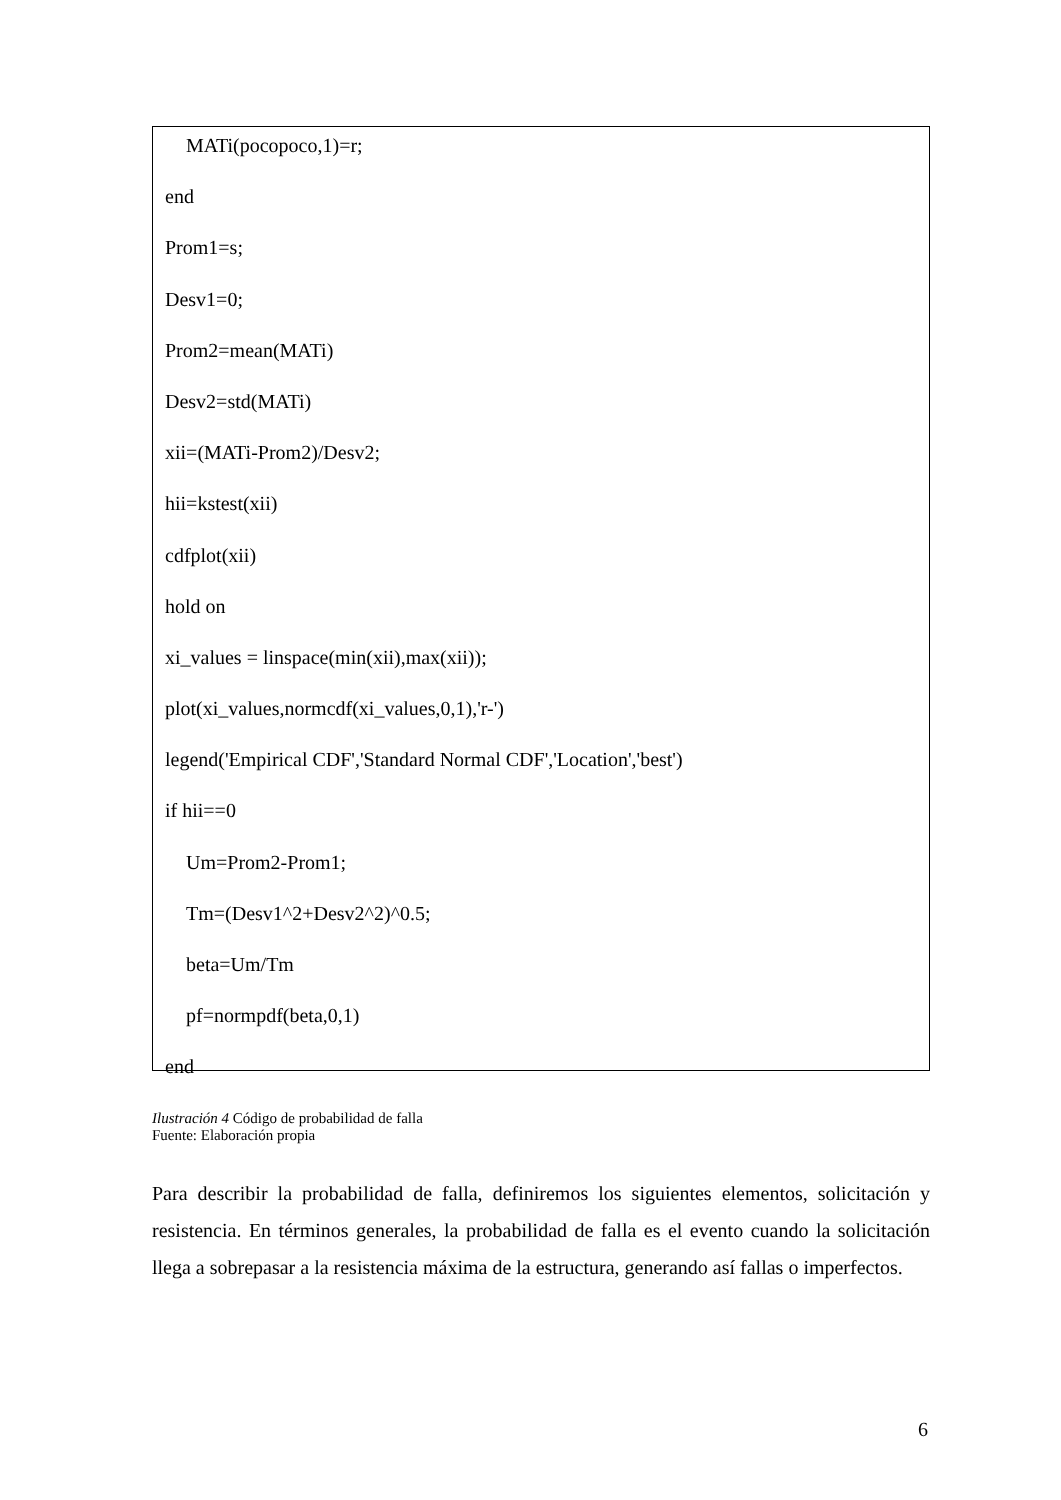MATi(pocopoco,1)=r;
end
Prom1=s;
Desv1=0;
Prom2=mean(MATi)
Desv2=std(MATi)
xii=(MATi-Prom2)/Desv2;
hii=kstest(xii)
cdfplot(xii)
hold on
xi_values = linspace(min(xii),max(xii));
plot(xi_values,normcdf(xi_values,0,1),'r-')
legend('Empirical CDF','Standard Normal CDF','Location','best')
if hii==0
Um=Prom2-Prom1;
Tm=(Desv1^2+Desv2^2)^0.5;
beta=Um/Tm
pf=normpdf(beta,0,1)
end
Ilustración 4 Código de probabilidad de falla
Fuente: Elaboración propia
Para describir la probabilidad de falla, definiremos los siguientes elementos, solicitación y resistencia. En términos generales, la probabilidad de falla es el evento cuando la solicitación llega a sobrepasar a la resistencia máxima de la estructura, generando así fallas o imperfectos.
6